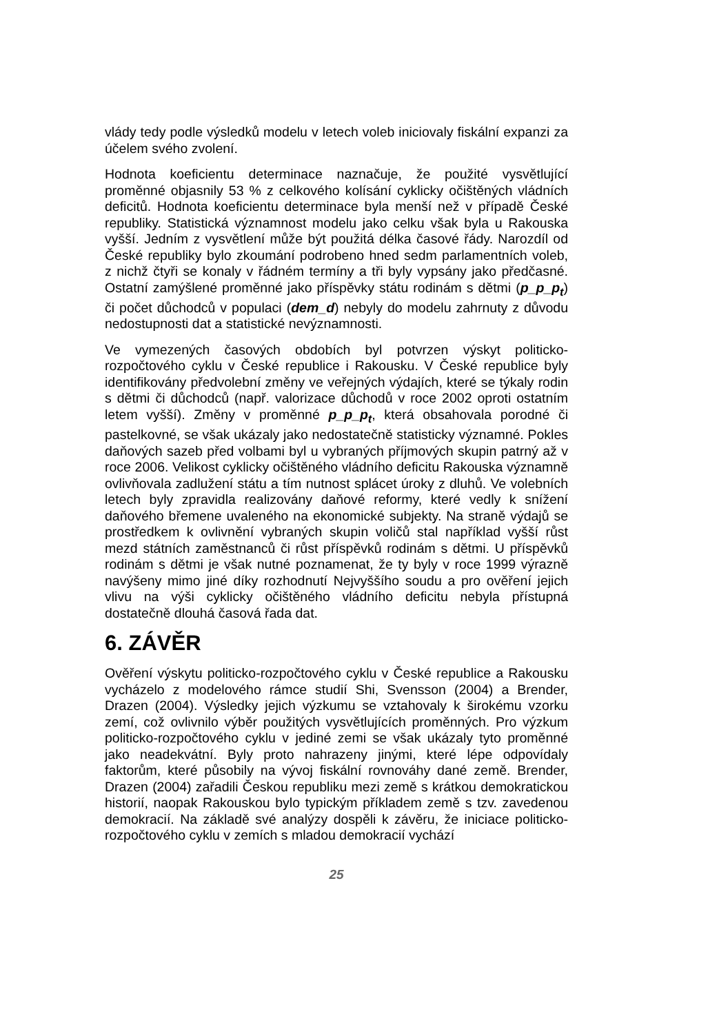vlády tedy podle výsledků modelu v letech voleb iniciovaly fiskální expanzi za účelem svého zvolení.
Hodnota koeficientu determinace naznačuje, že použité vysvětlující proměnné objasnily 53 % z celkového kolísání cyklicky očištěných vládních deficitů. Hodnota koeficientu determinace byla menší než v případě České republiky. Statistická významnost modelu jako celku však byla u Rakouska vyšší. Jedním z vysvětlení může být použitá délka časové řády. Narozdíl od České republiky bylo zkoumání podrobeno hned sedm parlamentních voleb, z nichž čtyři se konaly v řádném termíny a tři byly vypsány jako předčasné. Ostatní zamýšlené proměnné jako příspěvky státu rodinám s dětmi (p_p_p<sub>t</sub>) či počet důchodců v populaci (dem_d) nebyly do modelu zahrnuty z důvodu nedostupnosti dat a statistické nevýznamnosti.
Ve vymezených časových obdobích byl potvrzen výskyt politicko-rozpočtového cyklu v České republice i Rakousku. V České republice byly identifikovány předvolební změny ve veřejných výdajích, které se týkaly rodin s dětmi či důchodců (např. valorizace důchodů v roce 2002 oproti ostatním letem vyšší). Změny v proměnné p_p_p<sub>t</sub>, která obsahovala porodné či pastelkovné, se však ukázaly jako nedostatečně statisticky významné. Pokles daňových sazeb před volbami byl u vybraných příjmových skupin patrný až v roce 2006. Velikost cyklicky očištěného vládního deficitu Rakouska významně ovlivňovala zadlužení státu a tím nutnost splácet úroky z dluhů. Ve volebních letech byly zpravidla realizovány daňové reformy, které vedly k snížení daňového břemene uvaleného na ekonomické subjekty. Na straně výdajů se prostředkem k ovlivnění vybraných skupin voličů stal například vyšší růst mezd státních zaměstnanců či růst příspěvků rodinám s dětmi. U příspěvků rodinám s dětmi je však nutné poznamenat, že ty byly v roce 1999 výrazně navýšeny mimo jiné díky rozhodnutí Nejvyššího soudu a pro ověření jejich vlivu na výši cyklicky očištěného vládního deficitu nebyla přístupná dostatečně dlouhá časová řada dat.
6. ZÁVĚR
Ověření výskytu politicko-rozpočtového cyklu v České republice a Rakousku vycházelo z modelového rámce studií Shi, Svensson (2004) a Brender, Drazen (2004). Výsledky jejich výzkumu se vztahovaly k širokému vzorku zemí, což ovlivnilo výběr použitých vysvětlujících proměnných. Pro výzkum politicko-rozpočtového cyklu v jediné zemi se však ukázaly tyto proměnné jako neadekvátní. Byly proto nahrazeny jinými, které lépe odpovídaly faktorům, které působily na vývoj fiskální rovnováhy dané země. Brender, Drazen (2004) zařadili Českou republiku mezi země s krátkou demokratickou historií, naopak Rakouskou bylo typickým příkladem země s tzv. zavedenou demokracií. Na základě své analýzy dospěli k závěru, že iniciace politicko-rozpočtového cyklu v zemích s mladou demokracií vychází
25